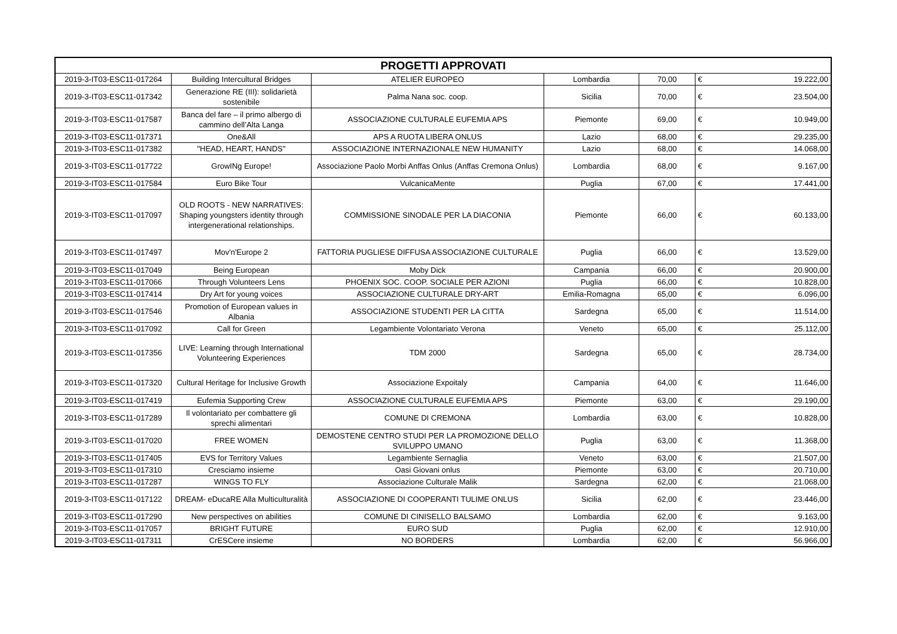| PROGETTI APPROVATI | | | | | | |
| --- | --- | --- | --- | --- | --- | --- |
| 2019-3-IT03-ESC11-017264 | Building Intercultural Bridges | ATELIER EUROPEO | Lombardia | 70,00 | € | 19.222,00 |
| 2019-3-IT03-ESC11-017342 | Generazione RE (III): solidarietà sostenibile | Palma Nana soc. coop. | Sicilia | 70,00 | € | 23.504,00 |
| 2019-3-IT03-ESC11-017587 | Banca del fare – il primo albergo di cammino dell’Alta Langa | ASSOCIAZIONE CULTURALE EUFEMIA APS | Piemonte | 69,00 | € | 10.949,00 |
| 2019-3-IT03-ESC11-017371 | One&All | APS A RUOTA LIBERA ONLUS | Lazio | 68,00 | € | 29.235,00 |
| 2019-3-IT03-ESC11-017382 | "HEAD, HEART, HANDS" | ASSOCIAZIONE INTERNAZIONALE NEW HUMANITY | Lazio | 68,00 | € | 14.068,00 |
| 2019-3-IT03-ESC11-017722 | GrowINg Europe! | Associazione Paolo Morbi Anffas Onlus (Anffas Cremona Onlus) | Lombardia | 68,00 | € | 9.167,00 |
| 2019-3-IT03-ESC11-017584 | Euro Bike Tour | VulcanicaMente | Puglia | 67,00 | € | 17.441,00 |
| 2019-3-IT03-ESC11-017097 | OLD ROOTS - NEW NARRATIVES: Shaping youngsters identity through intergenerational relationships. | COMMISSIONE SINODALE PER LA DIACONIA | Piemonte | 66,00 | € | 60.133,00 |
| 2019-3-IT03-ESC11-017497 | Mov'n'Europe 2 | FATTORIA PUGLIESE DIFFUSA ASSOCIAZIONE CULTURALE | Puglia | 66,00 | € | 13.529,00 |
| 2019-3-IT03-ESC11-017049 | Being European | Moby Dick | Campania | 66,00 | € | 20.900,00 |
| 2019-3-IT03-ESC11-017066 | Through Volunteers Lens | PHOENIX SOC. COOP. SOCIALE PER AZIONI | Puglia | 66,00 | € | 10.828,00 |
| 2019-3-IT03-ESC11-017414 | Dry Art for young voices | ASSOCIAZIONE CULTURALE DRY-ART | Emilia-Romagna | 65,00 | € | 6.096,00 |
| 2019-3-IT03-ESC11-017546 | Promotion of European values in Albania | ASSOCIAZIONE STUDENTI PER LA CITTA | Sardegna | 65,00 | € | 11.514,00 |
| 2019-3-IT03-ESC11-017092 | Call for Green | Legambiente Volontariato Verona | Veneto | 65,00 | € | 25.112,00 |
| 2019-3-IT03-ESC11-017356 | LIVE: Learning through International Volunteering Experiences | TDM 2000 | Sardegna | 65,00 | € | 28.734,00 |
| 2019-3-IT03-ESC11-017320 | Cultural Heritage for Inclusive Growth | Associazione Expoitaly | Campania | 64,00 | € | 11.646,00 |
| 2019-3-IT03-ESC11-017419 | Eufemia Supporting Crew | ASSOCIAZIONE CULTURALE EUFEMIA APS | Piemonte | 63,00 | € | 29.190,00 |
| 2019-3-IT03-ESC11-017289 | Il volontariato per combattere gli sprechi alimentari | COMUNE DI CREMONA | Lombardia | 63,00 | € | 10.828,00 |
| 2019-3-IT03-ESC11-017020 | FREE WOMEN | DEMOSTENE CENTRO STUDI PER LA PROMOZIONE DELLO SVILUPPO UMANO | Puglia | 63,00 | € | 11.368,00 |
| 2019-3-IT03-ESC11-017405 | EVS for Territory Values | Legambiente Sernaglia | Veneto | 63,00 | € | 21.507,00 |
| 2019-3-IT03-ESC11-017310 | Cresciamo insieme | Oasi Giovani onlus | Piemonte | 63,00 | € | 20.710,00 |
| 2019-3-IT03-ESC11-017287 | WINGS TO FLY | Associazione Culturale Malik | Sardegna | 62,00 | € | 21.068,00 |
| 2019-3-IT03-ESC11-017122 | DREAM- eDucaRE Alla Multiculturalità | ASSOCIAZIONE DI COOPERANTI TULIME ONLUS | Sicilia | 62,00 | € | 23.446,00 |
| 2019-3-IT03-ESC11-017290 | New perspectives on abilities | COMUNE DI CINISELLO BALSAMO | Lombardia | 62,00 | € | 9.163,00 |
| 2019-3-IT03-ESC11-017057 | BRIGHT FUTURE | EURO SUD | Puglia | 62,00 | € | 12.910,00 |
| 2019-3-IT03-ESC11-017311 | CrESCere insieme | NO BORDERS | Lombardia | 62,00 | € | 56.966,00 |